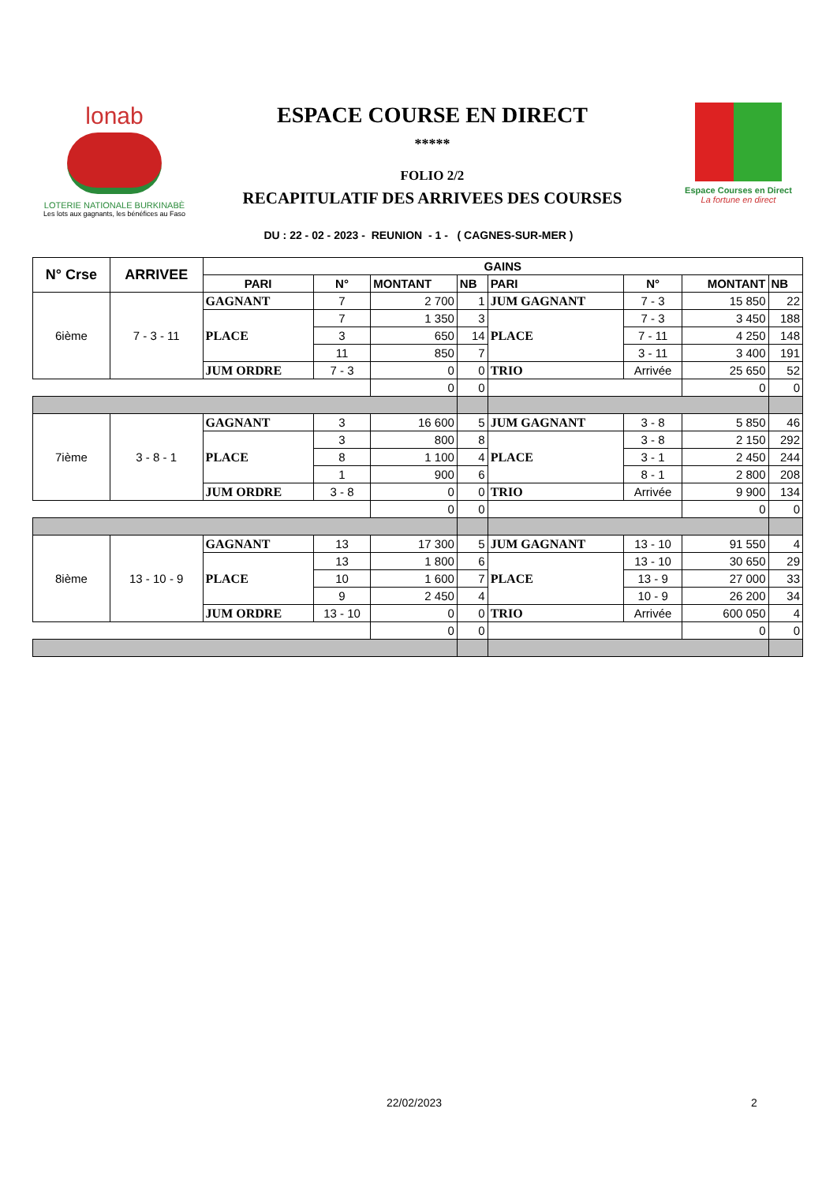lonab
LOTERIE NATIONALE BURKINABÈ
Les lots aux gagnants, les bénéfices au Faso
ESPACE COURSE EN DIRECT
*****
FOLIO 2/2
RECAPITULATIF DES ARRIVEES DES COURSES
Espace Courses en Direct
La fortune en direct
DU : 22 - 02 - 2023 - REUNION - 1 - ( CAGNES-SUR-MER )
| N° Crse | ARRIVEE | GAINS | | | | | | | |
| --- | --- | --- | --- | --- | --- | --- | --- | --- | --- |
| | | PARI | N° | MONTANT | NB | PARI | N° | MONTANT | NB |
| 6ième | 7 - 3 - 11 | GAGNANT | 7 | 2 700 | 1 | JUM GAGNANT | 7 - 3 | 15 850 | 22 |
| | | PLACE | 7 | 1 350 | 3 | PLACE | 7 - 3 | 3 450 | 188 |
| | | | 3 | 650 | 14 | | 7 - 11 | 4 250 | 148 |
| | | | 11 | 850 | 7 | | 3 - 11 | 3 400 | 191 |
| | | JUM ORDRE | 7 - 3 | 0 | 0 | TRIO | Arrivée | 25 650 | 52 |
| | | | | 0 | 0 | | | 0 | 0 |
| 7ième | 3 - 8 - 1 | GAGNANT | 3 | 16 600 | 5 | JUM GAGNANT | 3 - 8 | 5 850 | 46 |
| | | PLACE | 3 | 800 | 8 | PLACE | 3 - 8 | 2 150 | 292 |
| | | | 8 | 1 100 | 4 | | 3 - 1 | 2 450 | 244 |
| | | | 1 | 900 | 6 | | 8 - 1 | 2 800 | 208 |
| | | JUM ORDRE | 3 - 8 | 0 | 0 | TRIO | Arrivée | 9 900 | 134 |
| | | | | 0 | 0 | | | 0 | 0 |
| 8ième | 13 - 10 - 9 | GAGNANT | 13 | 17 300 | 5 | JUM GAGNANT | 13 - 10 | 91 550 | 4 |
| | | PLACE | 13 | 1 800 | 6 | PLACE | 13 - 10 | 30 650 | 29 |
| | | | 10 | 1 600 | 7 | | 13 - 9 | 27 000 | 33 |
| | | | 9 | 2 450 | 4 | | 10 - 9 | 26 200 | 34 |
| | | JUM ORDRE | 13 - 10 | 0 | 0 | TRIO | Arrivée | 600 050 | 4 |
| | | | | 0 | 0 | | | 0 | 0 |
22/02/2023 2